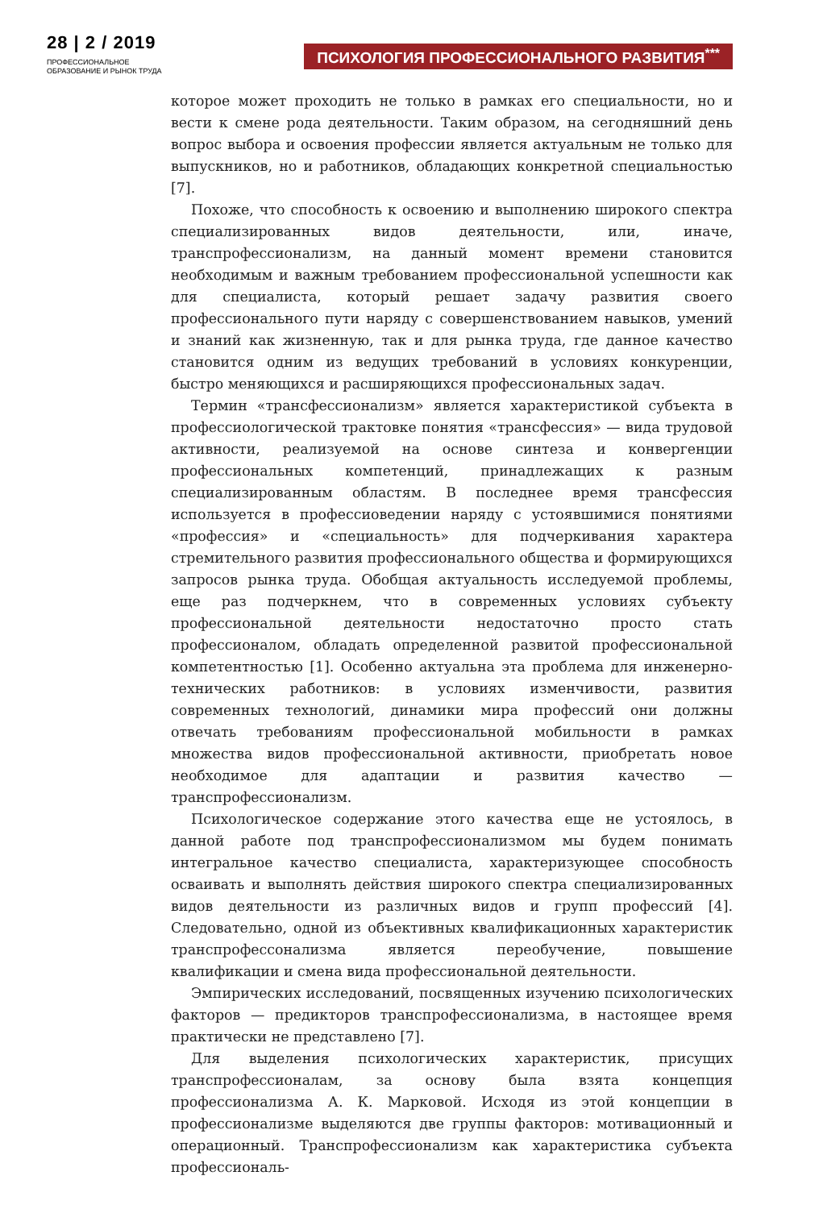28 | 2 / 2019
ПРОФЕССИОНАЛЬНОЕ
ОБРАЗОВАНИЕ И РЫНОК ТРУДА
ПСИХОЛОГИЯ ПРОФЕССИОНАЛЬНОГО РАЗВИТИЯ<sup>***</sup>
которое может проходить не только в рамках его специальности, но и вести к смене рода деятельности. Таким образом, на сегодняшний день вопрос выбора и освоения профессии является актуальным не только для выпускников, но и работников, обладающих конкретной специальностью [7].
Похоже, что способность к освоению и выполнению широкого спектра специализированных видов деятельности, или, иначе, транспрофессионализм, на данный момент времени становится необходимым и важным требованием профессиональной успешности как для специалиста, который решает задачу развития своего профессионального пути наряду с совершенствованием навыков, умений и знаний как жизненную, так и для рынка труда, где данное качество становится одним из ведущих требований в условиях конкуренции, быстро меняющихся и расширяющихся профессиональных задач.
Термин «трансфессионализм» является характеристикой субъекта в профессиологической трактовке понятия «трансфессия» — вида трудовой активности, реализуемой на основе синтеза и конвергенции профессиональных компетенций, принадлежащих к разным специализированным областям. В последнее время трансфессия используется в профессиоведении наряду с устоявшимися понятиями «профессия» и «специальность» для подчеркивания характера стремительного развития профессионального общества и формирующихся запросов рынка труда. Обобщая актуальность исследуемой проблемы, еще раз подчеркнем, что в современных условиях субъекту профессиональной деятельности недостаточно просто стать профессионалом, обладать определенной развитой профессиональной компетентностью [1]. Особенно актуальна эта проблема для инженерно-технических работников: в условиях изменчивости, развития современных технологий, динамики мира профессий они должны отвечать требованиям профессиональной мобильности в рамках множества видов профессиональной активности, приобретать новое необходимое для адаптации и развития качество — транспрофессионализм.
Психологическое содержание этого качества еще не устоялось, в данной работе под транспрофессионализмом мы будем понимать интегральное качество специалиста, характеризующее способность осваивать и выполнять действия широкого спектра специализированных видов деятельности из различных видов и групп профессий [4]. Следовательно, одной из объективных квалификационных характеристик транспрофессонализма является переобучение, повышение квалификации и смена вида профессиональной деятельности.
Эмпирических исследований, посвященных изучению психологических факторов — предикторов транспрофессионализма, в настоящее время практически не представлено [7].
Для выделения психологических характеристик, присущих транспрофессионалам, за основу была взята концепция профессионализма А. К. Марковой. Исходя из этой концепции в профессионализме выделяются две группы факторов: мотивационный и операционный. Транспрофессионализм как характеристика субъекта профессиональ-